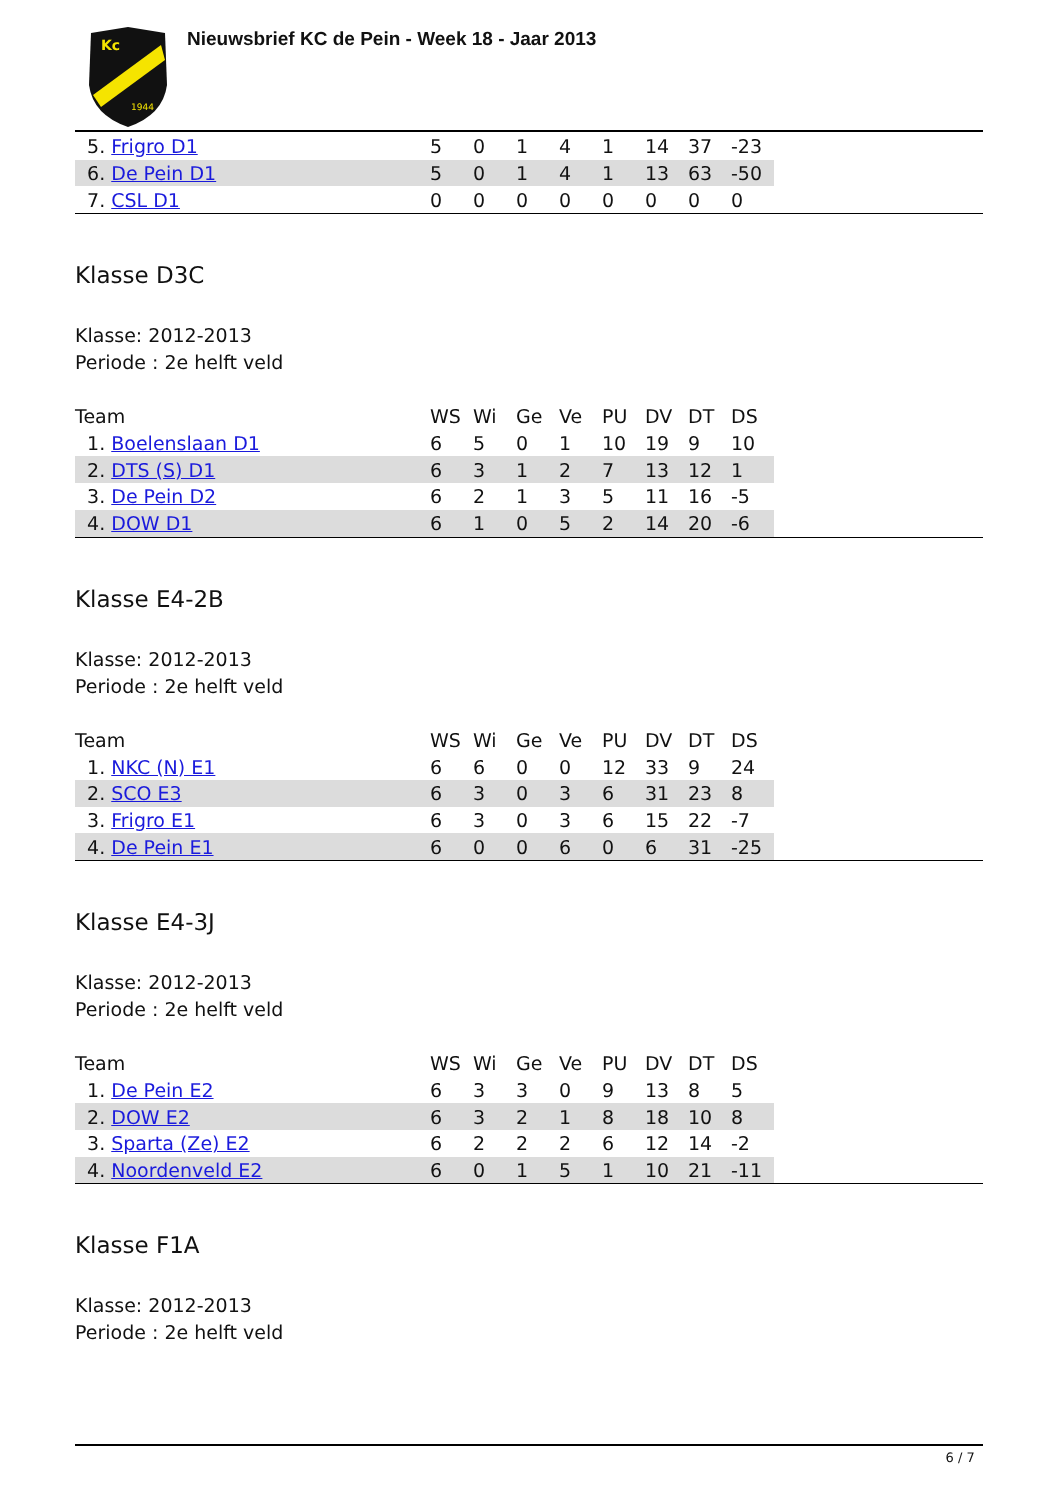Kc
1944
Nieuwsbrief KC de Pein - Week 18 - Jaar 2013
| 5. Frigro D1 | 5 | 0 | 1 | 4 | 1 | 14 | 37 | -23 | |
| 6. De Pein D1 | 5 | 0 | 1 | 4 | 1 | 13 | 63 | -50 | |
| 7. CSL D1 | 0 | 0 | 0 | 0 | 0 | 0 | 0 | 0 | |
Klasse D3C
Klasse: 2012-2013
Periode : 2e helft veld
| Team | WS | Wi | Ge | Ve | PU | DV | DT | DS | |
| --- | --- | --- | --- | --- | --- | --- | --- | --- | --- |
| 1. Boelenslaan D1 | 6 | 5 | 0 | 1 | 10 | 19 | 9 | 10 | |
| 2. DTS (S) D1 | 6 | 3 | 1 | 2 | 7 | 13 | 12 | 1 | |
| 3. De Pein D2 | 6 | 2 | 1 | 3 | 5 | 11 | 16 | -5 | |
| 4. DOW D1 | 6 | 1 | 0 | 5 | 2 | 14 | 20 | -6 | |
Klasse E4-2B
Klasse: 2012-2013
Periode : 2e helft veld
| Team | WS | Wi | Ge | Ve | PU | DV | DT | DS | |
| --- | --- | --- | --- | --- | --- | --- | --- | --- | --- |
| 1. NKC (N) E1 | 6 | 6 | 0 | 0 | 12 | 33 | 9 | 24 | |
| 2. SCO E3 | 6 | 3 | 0 | 3 | 6 | 31 | 23 | 8 | |
| 3. Frigro E1 | 6 | 3 | 0 | 3 | 6 | 15 | 22 | -7 | |
| 4. De Pein E1 | 6 | 0 | 0 | 6 | 0 | 6 | 31 | -25 | |
Klasse E4-3J
Klasse: 2012-2013
Periode : 2e helft veld
| Team | WS | Wi | Ge | Ve | PU | DV | DT | DS | |
| --- | --- | --- | --- | --- | --- | --- | --- | --- | --- |
| 1. De Pein E2 | 6 | 3 | 3 | 0 | 9 | 13 | 8 | 5 | |
| 2. DOW E2 | 6 | 3 | 2 | 1 | 8 | 18 | 10 | 8 | |
| 3. Sparta (Ze) E2 | 6 | 2 | 2 | 2 | 6 | 12 | 14 | -2 | |
| 4. Noordenveld E2 | 6 | 0 | 1 | 5 | 1 | 10 | 21 | -11 | |
Klasse F1A
Klasse: 2012-2013
Periode : 2e helft veld
6 / 7